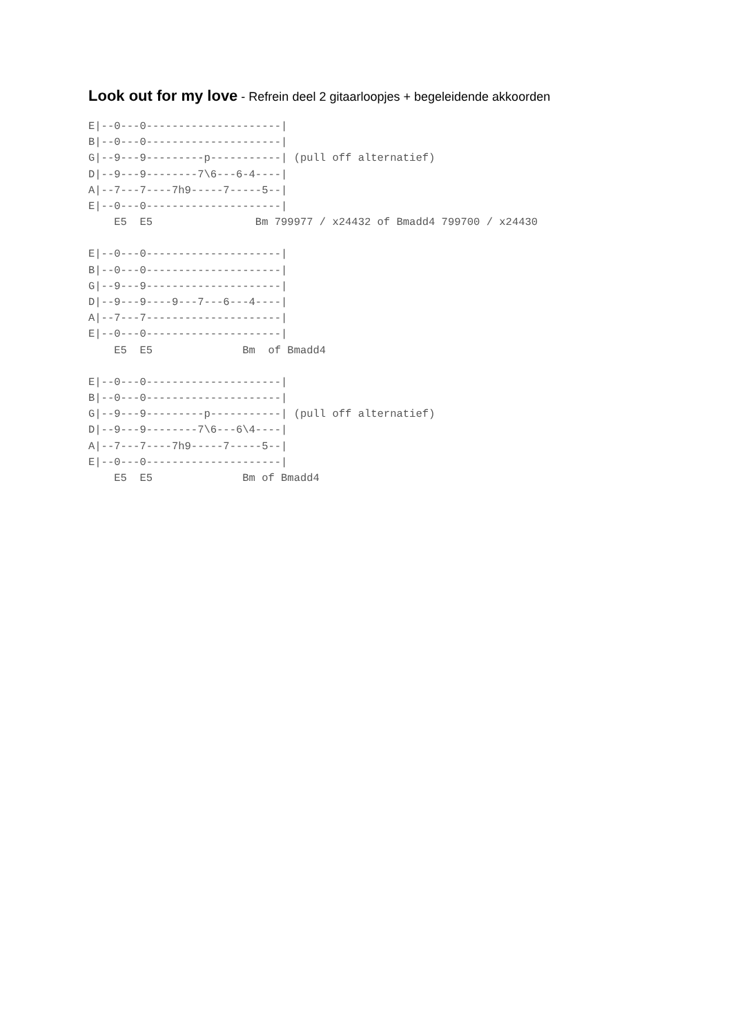Look out for my love - Refrein deel 2 gitaarloopjes + begeleidende akkoorden
E|--0---0---------------------|
B|--0---0---------------------|
G|--9---9---------p-----------| (pull off alternatief)
D|--9---9--------7\6---6-4----|
A|--7---7----7h9-----7-----5--|
E|--0---0---------------------|
    E5  E5                Bm 799977 / x24432 of Bmadd4 799700 / x24430
E|--0---0---------------------|
B|--0---0---------------------|
G|--9---9---------------------|
D|--9---9----9---7---6---4----|
A|--7---7---------------------|
E|--0---0---------------------|
    E5  E5              Bm  of Bmadd4
E|--0---0---------------------|
B|--0---0---------------------|
G|--9---9---------p-----------| (pull off alternatief)
D|--9---9--------7\6---6\4----|
A|--7---7----7h9-----7-----5--|
E|--0---0---------------------|
    E5  E5              Bm of Bmadd4